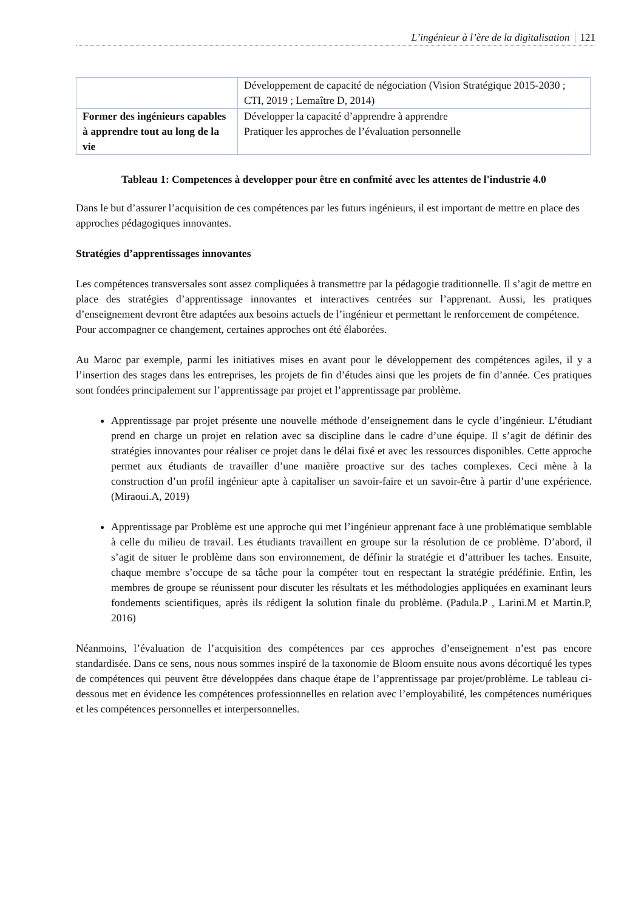L’ingénieur à l’ère de la digitalisation 121
| | Développement de capacité de négociation (Vision Stratégique 2015-2030 ; CTI, 2019 ; Lemaître D, 2014) |
| Former des ingénieurs capables à apprendre tout au long de la vie | Développer la capacité d’apprendre à apprendre Pratiquer les approches de l’évaluation personnelle |
Tableau 1: Competences à developper pour être en confmité avec les attentes de l'industrie 4.0
Dans le but d’assurer l’acquisition de ces compétences par les futurs ingénieurs, il est important de mettre en place des approches pédagogiques innovantes.
Stratégies d’apprentissages innovantes
Les compétences transversales sont assez compliquées à transmettre par la pédagogie traditionnelle. Il s’agit de mettre en place des stratégies d’apprentissage innovantes et interactives centrées sur l’apprenant. Aussi, les pratiques d’enseignement devront être adaptées aux besoins actuels de l’ingénieur et permettant le renforcement de compétence.
Pour accompagner ce changement, certaines approches ont été élaborées.
Au Maroc par exemple, parmi les initiatives mises en avant pour le développement des compétences agiles, il y a l’insertion des stages dans les entreprises, les projets de fin d’études ainsi que les projets de fin d’année. Ces pratiques sont fondées principalement sur l’apprentissage par projet et l’apprentissage par problème.
Apprentissage par projet présente une nouvelle méthode d’enseignement dans le cycle d’ingénieur. L’étudiant prend en charge un projet en relation avec sa discipline dans le cadre d’une équipe. Il s’agit de définir des stratégies innovantes pour réaliser ce projet dans le délai fixé et avec les ressources disponibles. Cette approche permet aux étudiants de travailler d’une manière proactive sur des taches complexes. Ceci mène à la construction d’un profil ingénieur apte à capitaliser un savoir-faire et un savoir-être à partir d’une expérience.(Miraoui.A, 2019)
Apprentissage par Problème est une approche qui met l’ingénieur apprenant face à une problématique semblable à celle du milieu de travail. Les étudiants travaillent en groupe sur la résolution de ce problème. D’abord, il s’agit de situer le problème dans son environnement, de définir la stratégie et d’attribuer les taches. Ensuite, chaque membre s’occupe de sa tâche pour la compéter tout en respectant la stratégie prédéfinie. Enfin, les membres de groupe se réunissent pour discuter les résultats et les méthodologies appliquées en examinant leurs fondements scientifiques, après ils rédigent la solution finale du problème. (Padula.P , Larini.M et Martin.P, 2016)
Néanmoins, l’évaluation de l’acquisition des compétences par ces approches d’enseignement n’est pas encore standardisée. Dans ce sens, nous nous sommes inspiré de la taxonomie de Bloom ensuite nous avons décortiqué les types de compétences qui peuvent être développées dans chaque étape de l’apprentissage par projet/problème. Le tableau ci-dessous met en évidence les compétences professionnelles en relation avec l’employabilité, les compétences numériques et les compétences personnelles et interpersonnelles.